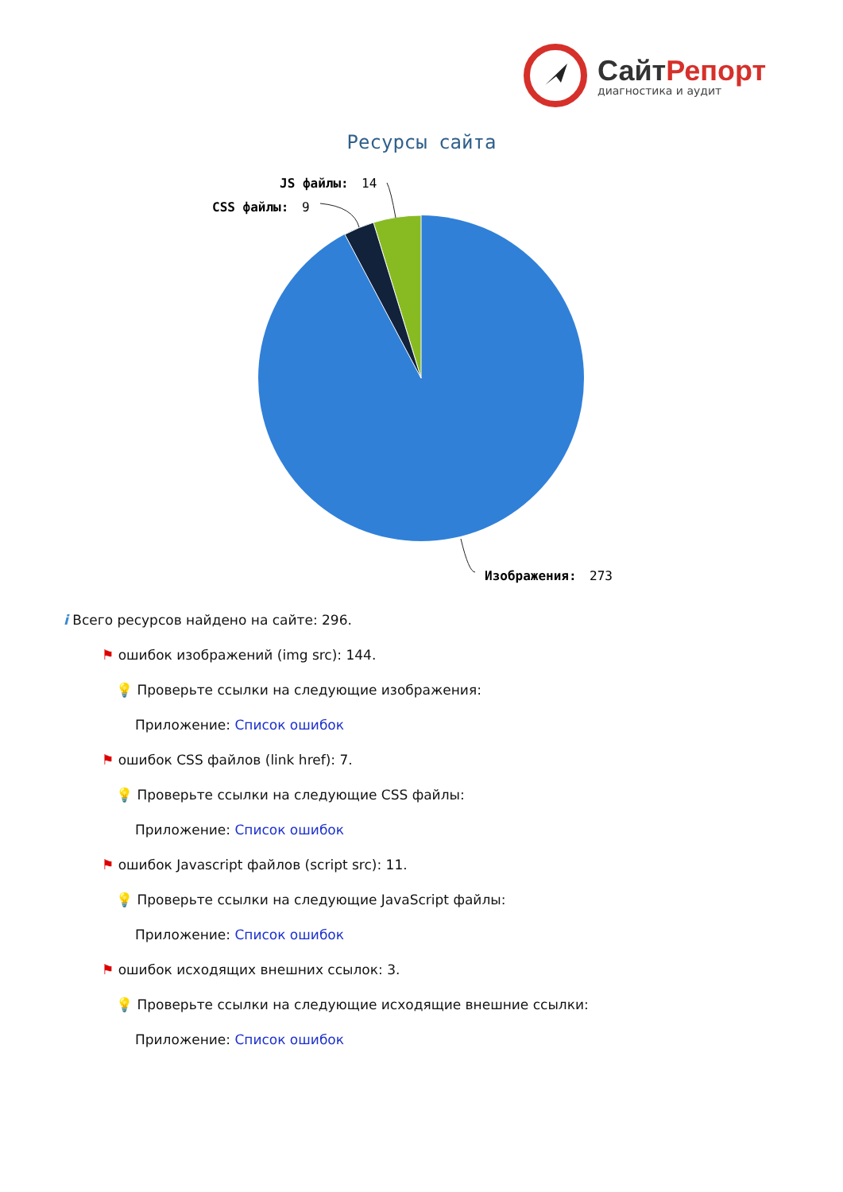СайтРепорт
диагностика и аудит
Ресурсы сайта
JS файлы:
14
CSS файлы:
9
Изображения:
273
i Всего ресурсов найдено на сайте: 296.
⚑ ошибок изображений (img src): 144.
💡 Проверьте ссылки на следующие изображения:
Приложение: Список ошибок
⚑ ошибок CSS файлов (link href): 7.
💡 Проверьте ссылки на следующие CSS файлы:
Приложение: Список ошибок
⚑ ошибок Javascript файлов (script src): 11.
💡 Проверьте ссылки на следующие JavaScript файлы:
Приложение: Список ошибок
⚑ ошибок исходящих внешних ссылок: 3.
💡 Проверьте ссылки на следующие исходящие внешние ссылки:
Приложение: Список ошибок